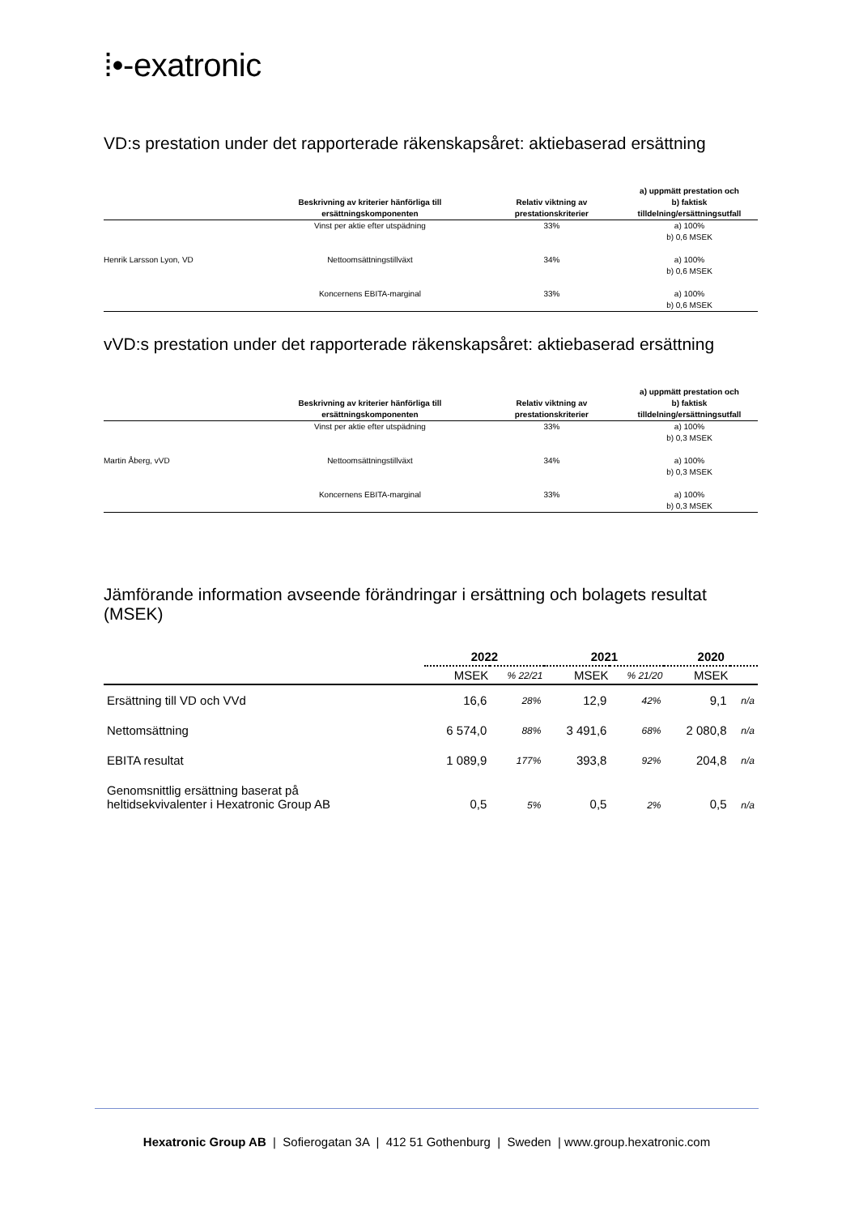⁞•‑exatronic
VD:s prestation under det rapporterade räkenskapsåret: aktiebaserad ersättning
| | Beskrivning av kriterier hänförliga till ersättningskomponenten | Relativ viktning av prestationskriterier | a) uppmätt prestation och b) faktisk tilldelning/ersättningsutfall |
| --- | --- | --- | --- |
| Henrik Larsson Lyon, VD | Vinst per aktie efter utspädning | 33% | a) 100% b) 0,6 MSEK |
| | Nettoomsättningstillväxt | 34% | a) 100% b) 0,6 MSEK |
| | Koncernens EBITA-marginal | 33% | a) 100% b) 0,6 MSEK |
vVD:s prestation under det rapporterade räkenskapsåret: aktiebaserad ersättning
| | Beskrivning av kriterier hänförliga till ersättningskomponenten | Relativ viktning av prestationskriterier | a) uppmätt prestation och b) faktisk tilldelning/ersättningsutfall |
| --- | --- | --- | --- |
| Martin Åberg, vVD | Vinst per aktie efter utspädning | 33% | a) 100% b) 0,3 MSEK |
| | Nettoomsättningstillväxt | 34% | a) 100% b) 0,3 MSEK |
| | Koncernens EBITA-marginal | 33% | a) 100% b) 0,3 MSEK |
Jämförande information avseende förändringar i ersättning och bolagets resultat (MSEK)
| | 2022 | | 2021 | | 2020 | |
| | MSEK | % 22/21 | MSEK | % 21/20 | MSEK | |
| Ersättning till VD och VVd | 16,6 | 28% | 12,9 | 42% | 9,1 | n/a |
| Nettomsättning | 6 574,0 | 88% | 3 491,6 | 68% | 2 080,8 | n/a |
| EBITA resultat | 1 089,9 | 177% | 393,8 | 92% | 204,8 | n/a |
| Genomsnittlig ersättning baserat på heltidsekvivalenter i Hexatronic Group AB | 0,5 | 5% | 0,5 | 2% | 0,5 | n/a |
Hexatronic Group AB | Sofierogatan 3A | 412 51 Gothenburg | Sweden | www.group.hexatronic.com